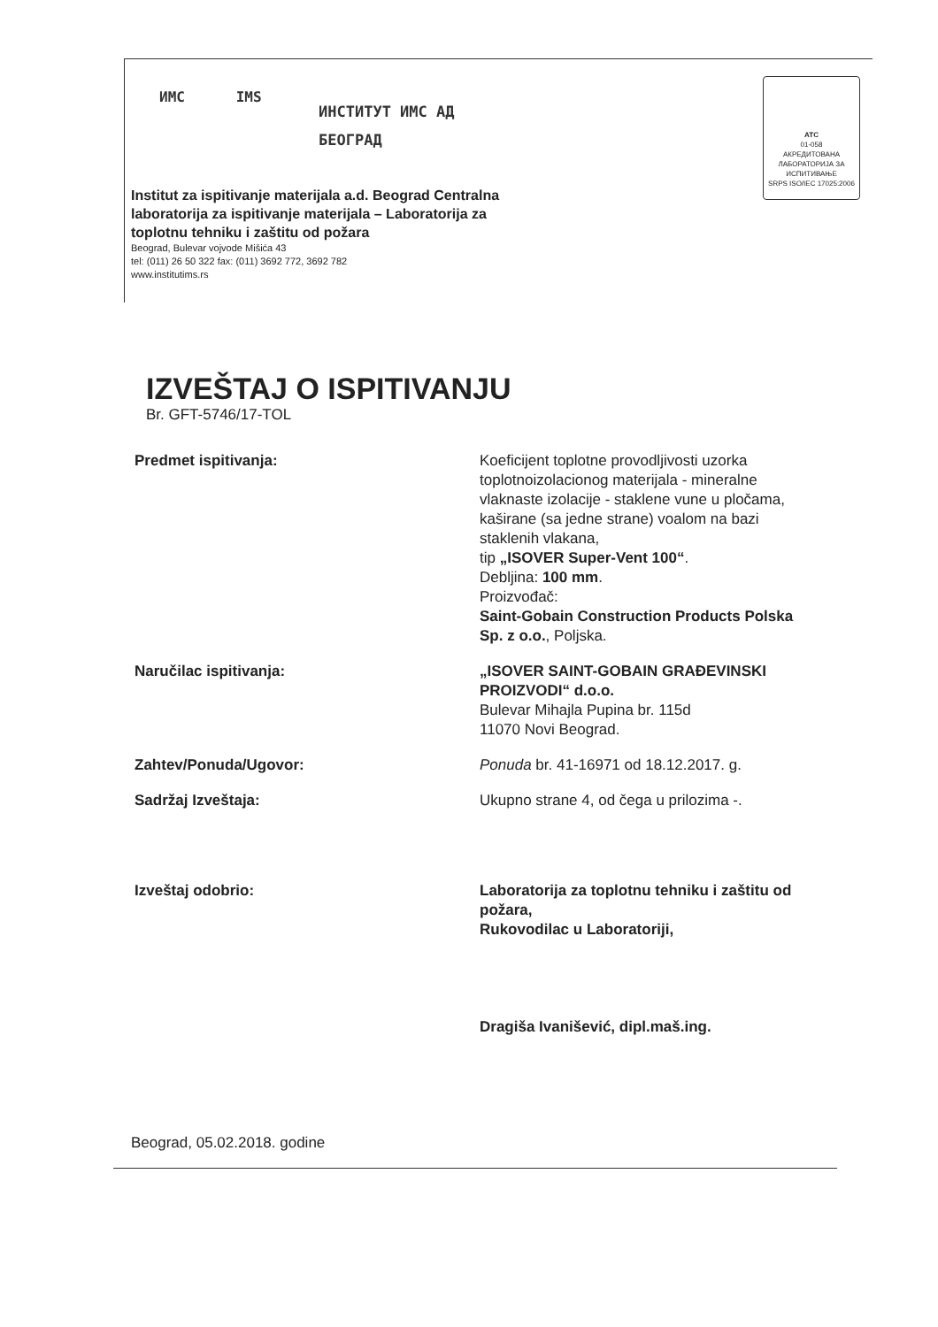ИМС IMS
ИНСТИТУТ ИМС АД
БЕОГРАД
ATC
01-058
АКРЕДИТОВАНА ЛАБОРАТОРИЈА ЗА ИСПИТИВАЊЕ
SRPS ISO/IEC 17025:2006
Institut za ispitivanje materijala a.d. Beograd Centralna laboratorija za ispitivanje materijala – Laboratorija za toplotnu tehniku i zaštitu od požara
Beograd, Bulevar vojvode Mišića 43
tel: (011) 26 50 322 fax: (011) 3692 772, 3692 782
www.institutims.rs
IZVEŠTAJ O ISPITIVANJU
Br. GFT-5746/17-TOL
Predmet ispitivanja: Koeficijent toplotne provodljivosti uzorka toplotnoizolacionog materijala - mineralne vlaknaste izolacije - staklene vune u pločama,
kaširane (sa jedne strane) voalom na bazi staklenih vlakana,
tip „ISOVER Super-Vent 100“.
Debljina: 100 mm.
Proizvođač:
Saint-Gobain Construction Products Polska Sp. z o.o., Poljska.
Naručilac ispitivanja: „ISOVER SAINT-GOBAIN GRAĐEVINSKI PROIZVODI“ d.o.o.
Bulevar Mihajla Pupina br. 115d
11070 Novi Beograd.
Zahtev/Ponuda/Ugovor: Ponuda br. 41-16971 od 18.12.2017. g.
Sadržaj Izveštaja: Ukupno strane 4, od čega u prilozima -.
Izveštaj odobrio: Laboratorija za toplotnu tehniku i zaštitu od požara,
Rukovodilac u Laboratoriji,
Dragiša Ivanišević, dipl.maš.ing.
Beograd, 05.02.2018. godine